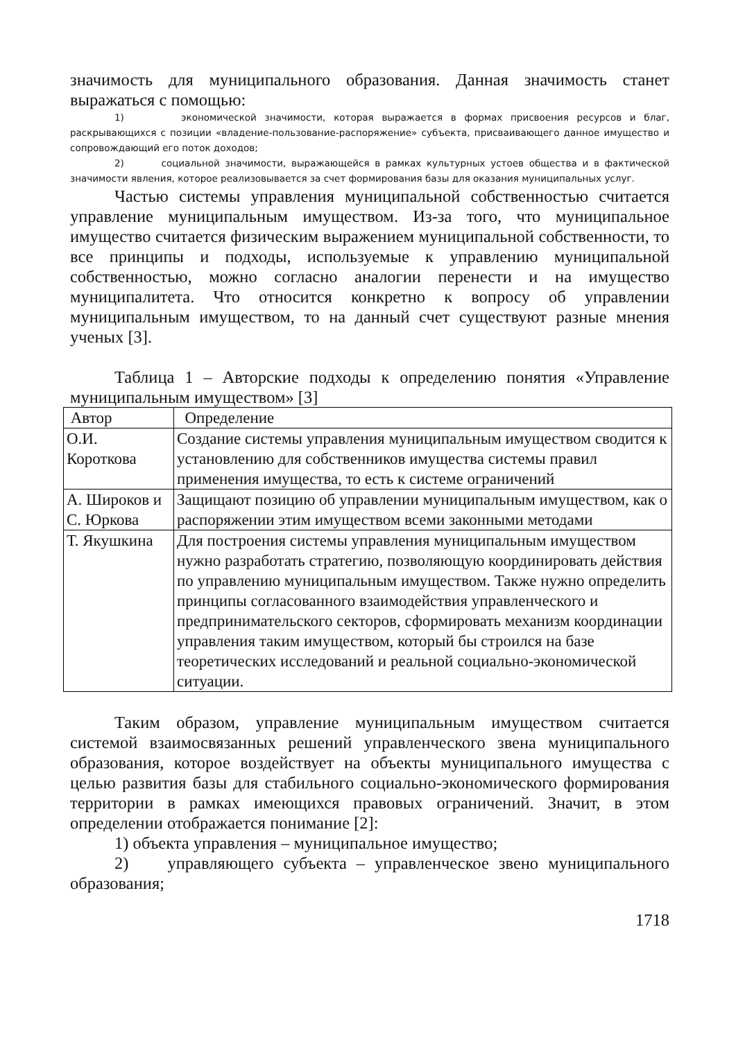значимость для муниципального образования. Данная значимость станет выражаться с помощью:
1) экономической значимости, которая выражается в формах присвоения ресурсов и благ, раскрывающихся с позиции «владение-пользование-распоряжение» субъекта, присваивающего данное имущество и сопровождающий его поток доходов;
2) социальной значимости, выражающейся в рамках культурных устоев общества и в фактической значимости явления, которое реализовывается за счет формирования базы для оказания муниципальных услуг.
Частью системы управления муниципальной собственностью считается управление муниципальным имуществом. Из-за того, что муниципальное имущество считается физическим выражением муниципальной собственности, то все принципы и подходы, используемые к управлению муниципальной собственностью, можно согласно аналогии перенести и на имущество муниципалитета. Что относится конкретно к вопросу об управлении муниципальным имуществом, то на данный счет существуют разные мнения ученых [3].
Таблица 1 – Авторские подходы к определению понятия «Управление муниципальным имуществом» [3]
| Автор | Определение |
| О.И. Короткова | Создание системы управления муниципальным имуществом сводится к установлению для собственников имущества системы правил применения имущества, то есть к системе ограничений |
| А. Широков и С. Юркова | Защищают позицию об управлении муниципальным имуществом, как о распоряжении этим имуществом всеми законными методами |
| Т. Якушкина | Для построения системы управления муниципальным имуществом нужно разработать стратегию, позволяющую координировать действия по управлению муниципальным имуществом. Также нужно определить принципы согласованного взаимодействия управленческого и предпринимательского секторов, сформировать механизм координации управления таким имуществом, который бы строился на базе теоретических исследований и реальной социально-экономической ситуации. |
Таким образом, управление муниципальным имуществом считается системой взаимосвязанных решений управленческого звена муниципального образования, которое воздействует на объекты муниципального имущества с целью развития базы для стабильного социально-экономического формирования территории в рамках имеющихся правовых ограничений. Значит, в этом определении отображается понимание [2]:
1) объекта управления – муниципальное имущество;
2) управляющего субъекта – управленческое звено муниципального образования;
1718